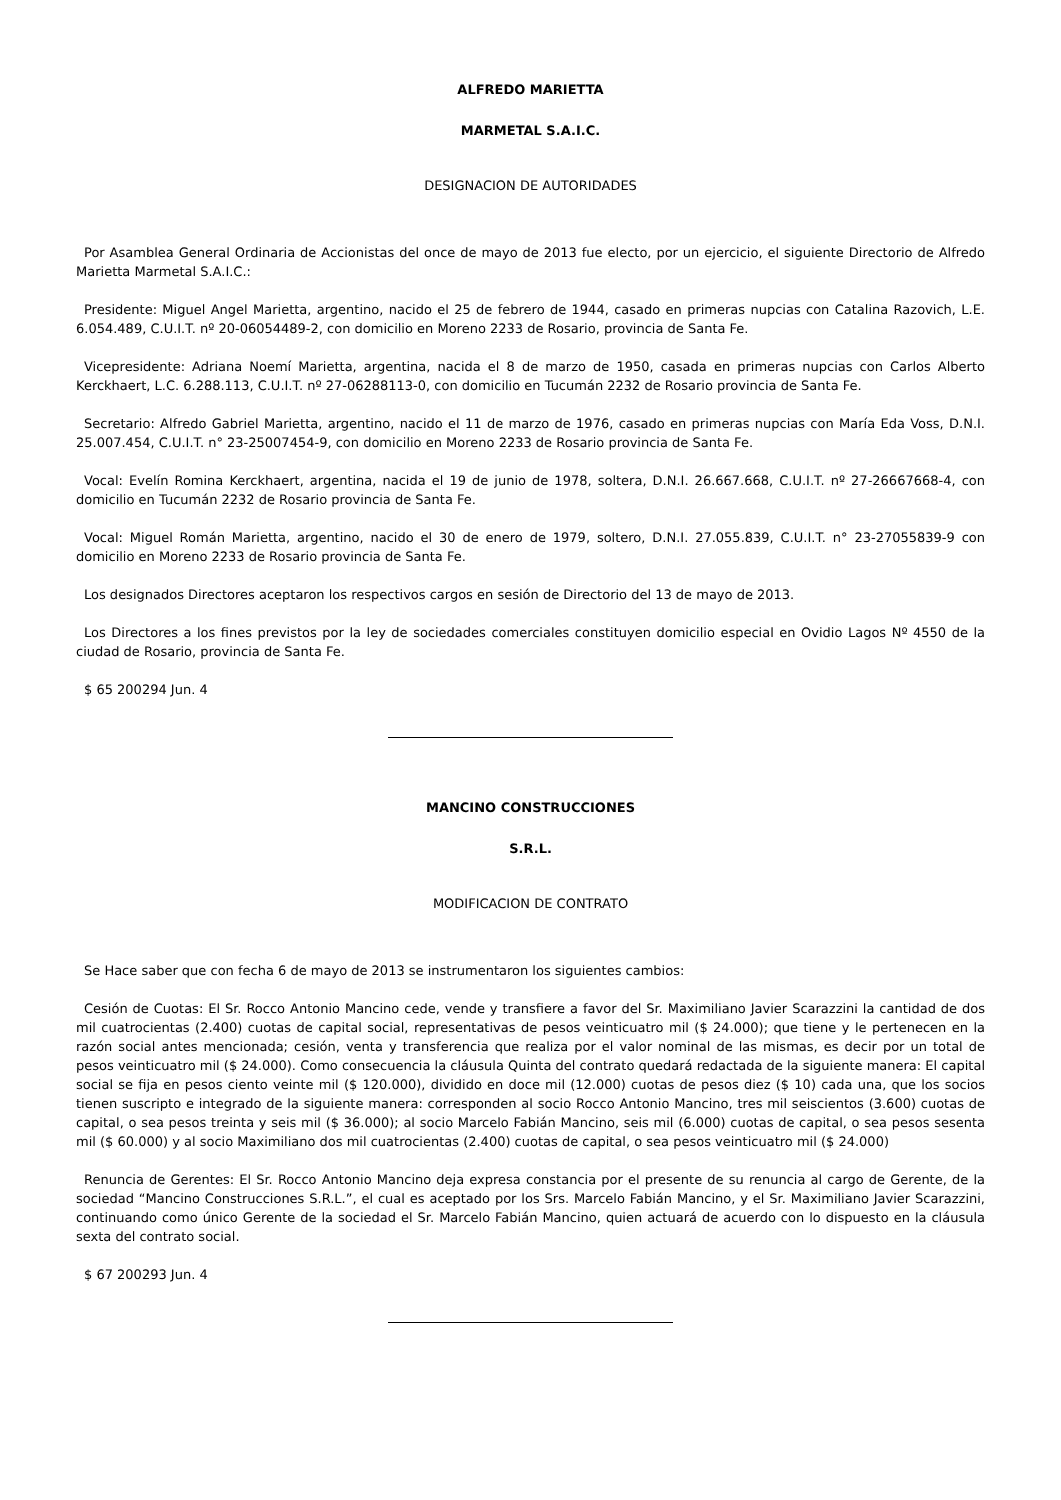ALFREDO MARIETTA
MARMETAL S.A.I.C.
DESIGNACION DE AUTORIDADES
Por Asamblea General Ordinaria de Accionistas del once de mayo de 2013 fue electo, por un ejercicio, el siguiente Directorio de Alfredo Marietta Marmetal S.A.I.C.:
Presidente: Miguel Angel Marietta, argentino, nacido el 25 de febrero de 1944, casado en primeras nupcias con Catalina Razovich, L.E. 6.054.489, C.U.I.T. nº 20-06054489-2, con domicilio en Moreno 2233 de Rosario, provincia de Santa Fe.
Vicepresidente: Adriana Noemí Marietta, argentina, nacida el 8 de marzo de 1950, casada en primeras nupcias con Carlos Alberto Kerckhaert, L.C. 6.288.113, C.U.I.T. nº 27-06288113-0, con domicilio en Tucumán 2232 de Rosario provincia de Santa Fe.
Secretario: Alfredo Gabriel Marietta, argentino, nacido el 11 de marzo de 1976, casado en primeras nupcias con María Eda Voss, D.N.I. 25.007.454, C.U.I.T. n° 23-25007454-9, con domicilio en Moreno 2233 de Rosario provincia de Santa Fe.
Vocal: Evelín Romina Kerckhaert, argentina, nacida el 19 de junio de 1978, soltera, D.N.I. 26.667.668, C.U.I.T. nº 27-26667668-4, con domicilio en Tucumán 2232 de Rosario provincia de Santa Fe.
Vocal: Miguel Román Marietta, argentino, nacido el 30 de enero de 1979, soltero, D.N.I. 27.055.839, C.U.I.T. n° 23-27055839-9 con domicilio en Moreno 2233 de Rosario provincia de Santa Fe.
Los designados Directores aceptaron los respectivos cargos en sesión de Directorio del 13 de mayo de 2013.
Los Directores a los fines previstos por la ley de sociedades comerciales constituyen domicilio especial en Ovidio Lagos Nº 4550 de la ciudad de Rosario, provincia de Santa Fe.
$ 65 200294 Jun. 4
MANCINO CONSTRUCCIONES
S.R.L.
MODIFICACION DE CONTRATO
Se Hace saber que con fecha 6 de mayo de 2013 se instrumentaron los siguientes cambios:
Cesión de Cuotas: El Sr. Rocco Antonio Mancino cede, vende y transfiere a favor del Sr. Maximiliano Javier Scarazzini la cantidad de dos mil cuatrocientas (2.400) cuotas de capital social, representativas de pesos veinticuatro mil ($ 24.000); que tiene y le pertenecen en la razón social antes mencionada; cesión, venta y transferencia que realiza por el valor nominal de las mismas, es decir por un total de pesos veinticuatro mil ($ 24.000). Como consecuencia la cláusula Quinta del contrato quedará redactada de la siguiente manera: El capital social se fija en pesos ciento veinte mil ($ 120.000), dividido en doce mil (12.000) cuotas de pesos diez ($ 10) cada una, que los socios tienen suscripto e integrado de la siguiente manera: corresponden al socio Rocco Antonio Mancino, tres mil seiscientos (3.600) cuotas de capital, o sea pesos treinta y seis mil ($ 36.000); al socio Marcelo Fabián Mancino, seis mil (6.000) cuotas de capital, o sea pesos sesenta mil ($ 60.000) y al socio Maximiliano dos mil cuatrocientas (2.400) cuotas de capital, o sea pesos veinticuatro mil ($ 24.000)
Renuncia de Gerentes: El Sr. Rocco Antonio Mancino deja expresa constancia por el presente de su renuncia al cargo de Gerente, de la sociedad “Mancino Construcciones S.R.L.”, el cual es aceptado por los Srs. Marcelo Fabián Mancino, y el Sr. Maximiliano Javier Scarazzini, continuando como único Gerente de la sociedad el Sr. Marcelo Fabián Mancino, quien actuará de acuerdo con lo dispuesto en la cláusula sexta del contrato social.
$ 67 200293 Jun. 4